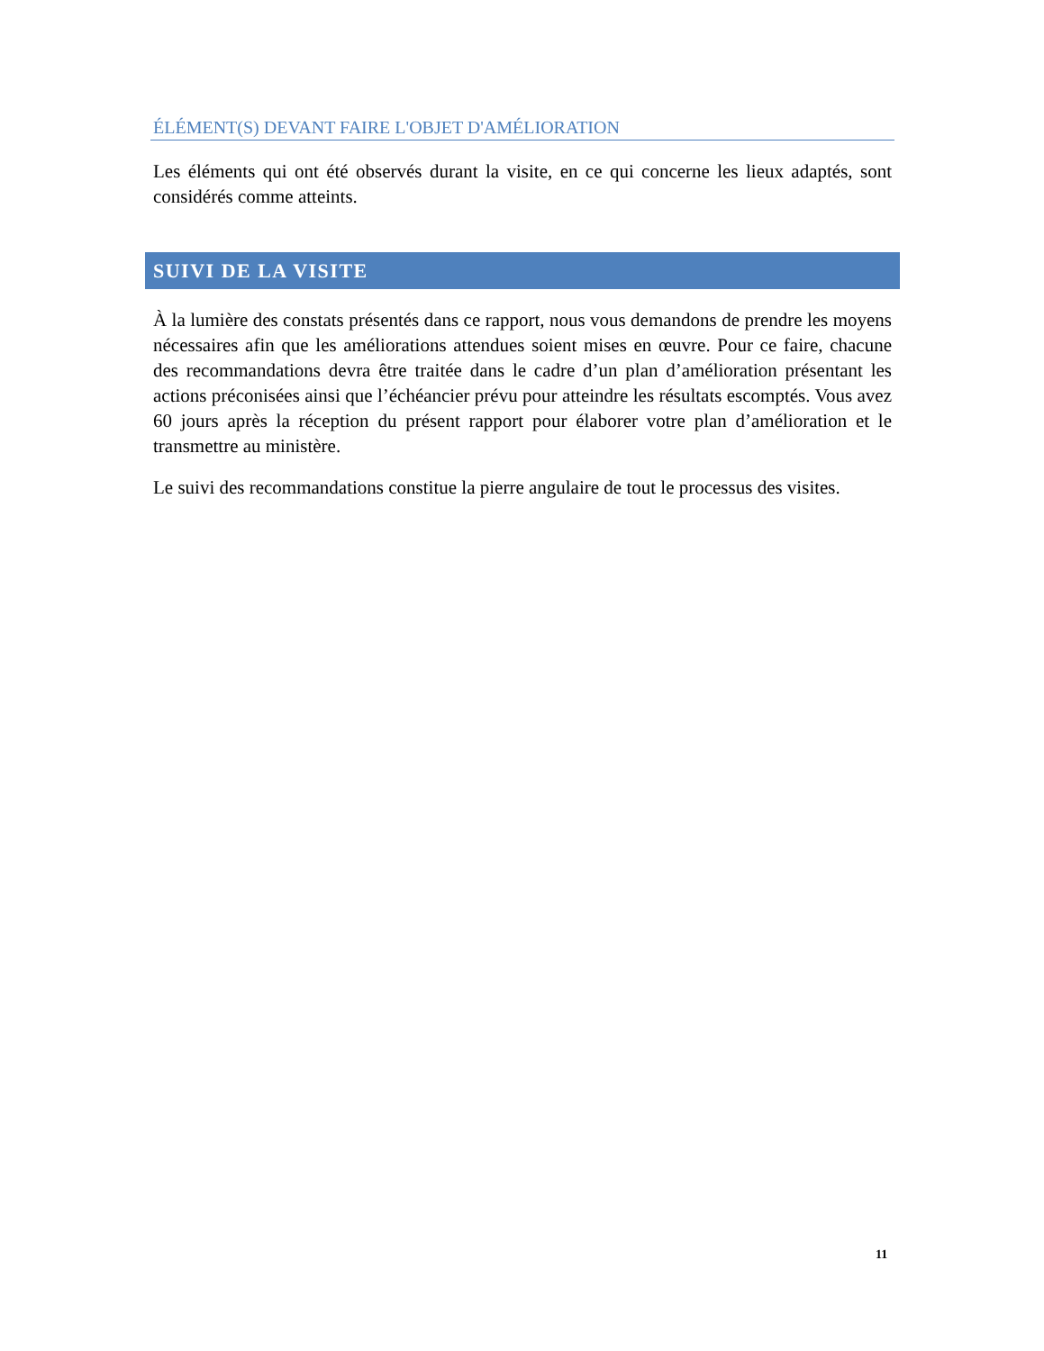ÉLÉMENT(S) DEVANT FAIRE L'OBJET D'AMÉLIORATION
Les éléments qui ont été observés durant la visite, en ce qui concerne les lieux adaptés, sont considérés comme atteints.
SUIVI DE LA VISITE
À la lumière des constats présentés dans ce rapport, nous vous demandons de prendre les moyens nécessaires afin que les améliorations attendues soient mises en œuvre. Pour ce faire, chacune des recommandations devra être traitée dans le cadre d’un plan d’amélioration présentant les actions préconisées ainsi que l’échéancier prévu pour atteindre les résultats escomptés. Vous avez 60 jours après la réception du présent rapport pour élaborer votre plan d’amélioration et le transmettre au ministère.
Le suivi des recommandations constitue la pierre angulaire de tout le processus des visites.
11